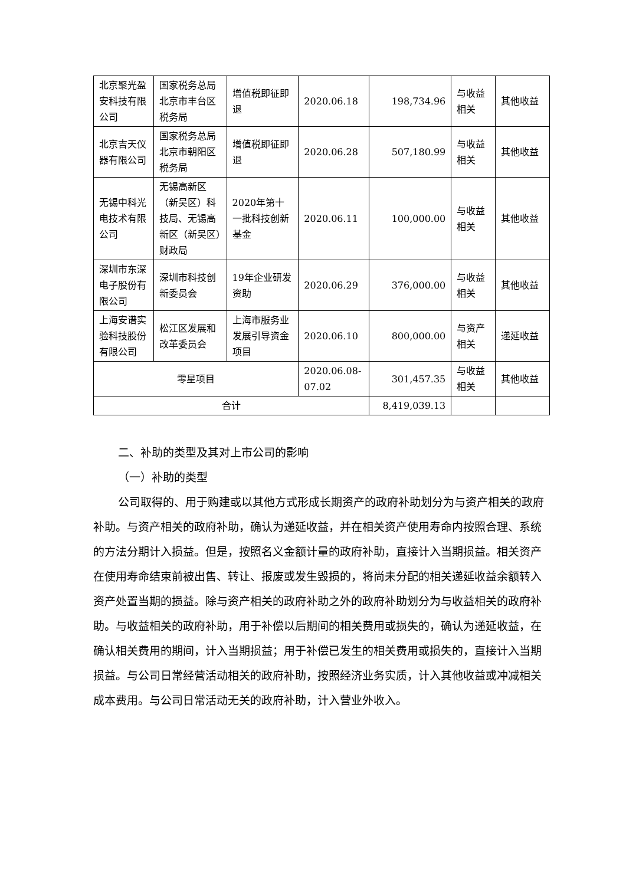| 北京聚光盈安科技有限公司 | 国家税务总局北京市丰台区税务局 | 增值税即征即退 | 2020.06.18 | 198,734.96 | 与收益相关 | 其他收益 |
| 北京吉天仪器有限公司 | 国家税务总局北京市朝阳区税务局 | 增值税即征即退 | 2020.06.28 | 507,180.99 | 与收益相关 | 其他收益 |
| 无锡中科光电技术有限公司 | 无锡高新区（新吴区）科技局、无锡高新区（新吴区）财政局 | 2020年第十一批科技创新基金 | 2020.06.11 | 100,000.00 | 与收益相关 | 其他收益 |
| 深圳市东深电子股份有限公司 | 深圳市科技创新委员会 | 19年企业研发资助 | 2020.06.29 | 376,000.00 | 与收益相关 | 其他收益 |
| 上海安谱实验科技股份有限公司 | 松江区发展和改革委员会 | 上海市服务业发展引导资金项目 | 2020.06.10 | 800,000.00 | 与资产相关 | 递延收益 |
| 零星项目 | | | 2020.06.08-07.02 | 301,457.35 | 与收益相关 | 其他收益 |
| 合计 | | | | 8,419,039.13 | | |
二、补助的类型及其对上市公司的影响
（一）补助的类型
公司取得的、用于购建或以其他方式形成长期资产的政府补助划分为与资产相关的政府补助。与资产相关的政府补助，确认为递延收益，并在相关资产使用寿命内按照合理、系统的方法分期计入损益。但是，按照名义金额计量的政府补助，直接计入当期损益。相关资产在使用寿命结束前被出售、转让、报废或发生毁损的，将尚未分配的相关递延收益余额转入资产处置当期的损益。除与资产相关的政府补助之外的政府补助划分为与收益相关的政府补助。与收益相关的政府补助，用于补偿以后期间的相关费用或损失的，确认为递延收益，在确认相关费用的期间，计入当期损益；用于补偿已发生的相关费用或损失的，直接计入当期损益。与公司日常经营活动相关的政府补助，按照经济业务实质，计入其他收益或冲减相关成本费用。与公司日常活动无关的政府补助，计入营业外收入。